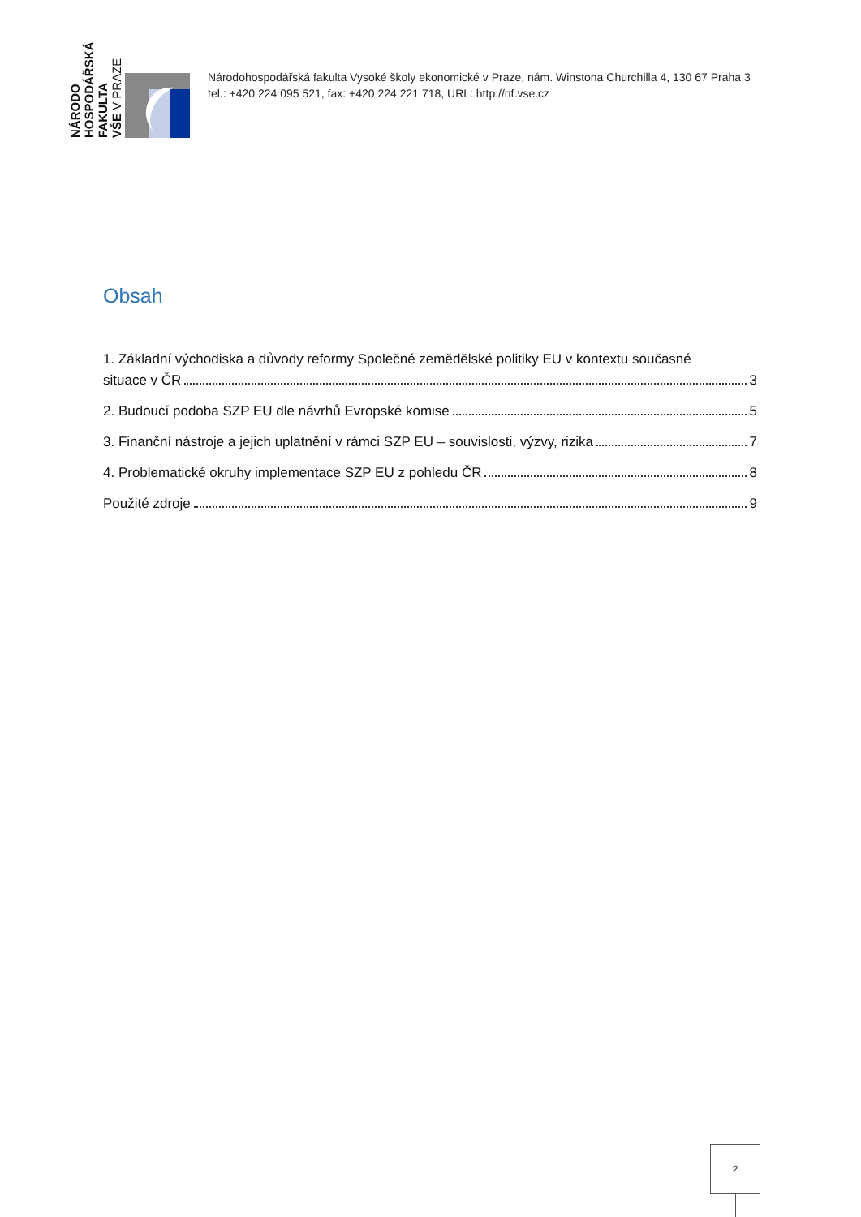NÁRODO
HOSPODÁŘSKÁ
FAKULTA
VŠE V PRAZE
Národohospodářská fakulta Vysoké školy ekonomické v Praze, nám. Winstona Churchilla 4, 130 67 Praha 3
tel.: +420 224 095 521, fax: +420 224 221 718, URL: http://nf.vse.cz
Obsah
1. Základní východiska a důvody reformy Společné zemědělské politiky EU v kontextu současné
situace v ČR 3
2. Budoucí podoba SZP EU dle návrhů Evropské komise 5
3. Finanční nástroje a jejich uplatnění v rámci SZP EU – souvislosti, výzvy, rizika 7
4. Problematické okruhy implementace SZP EU z pohledu ČR 8
Použité zdroje 9
2